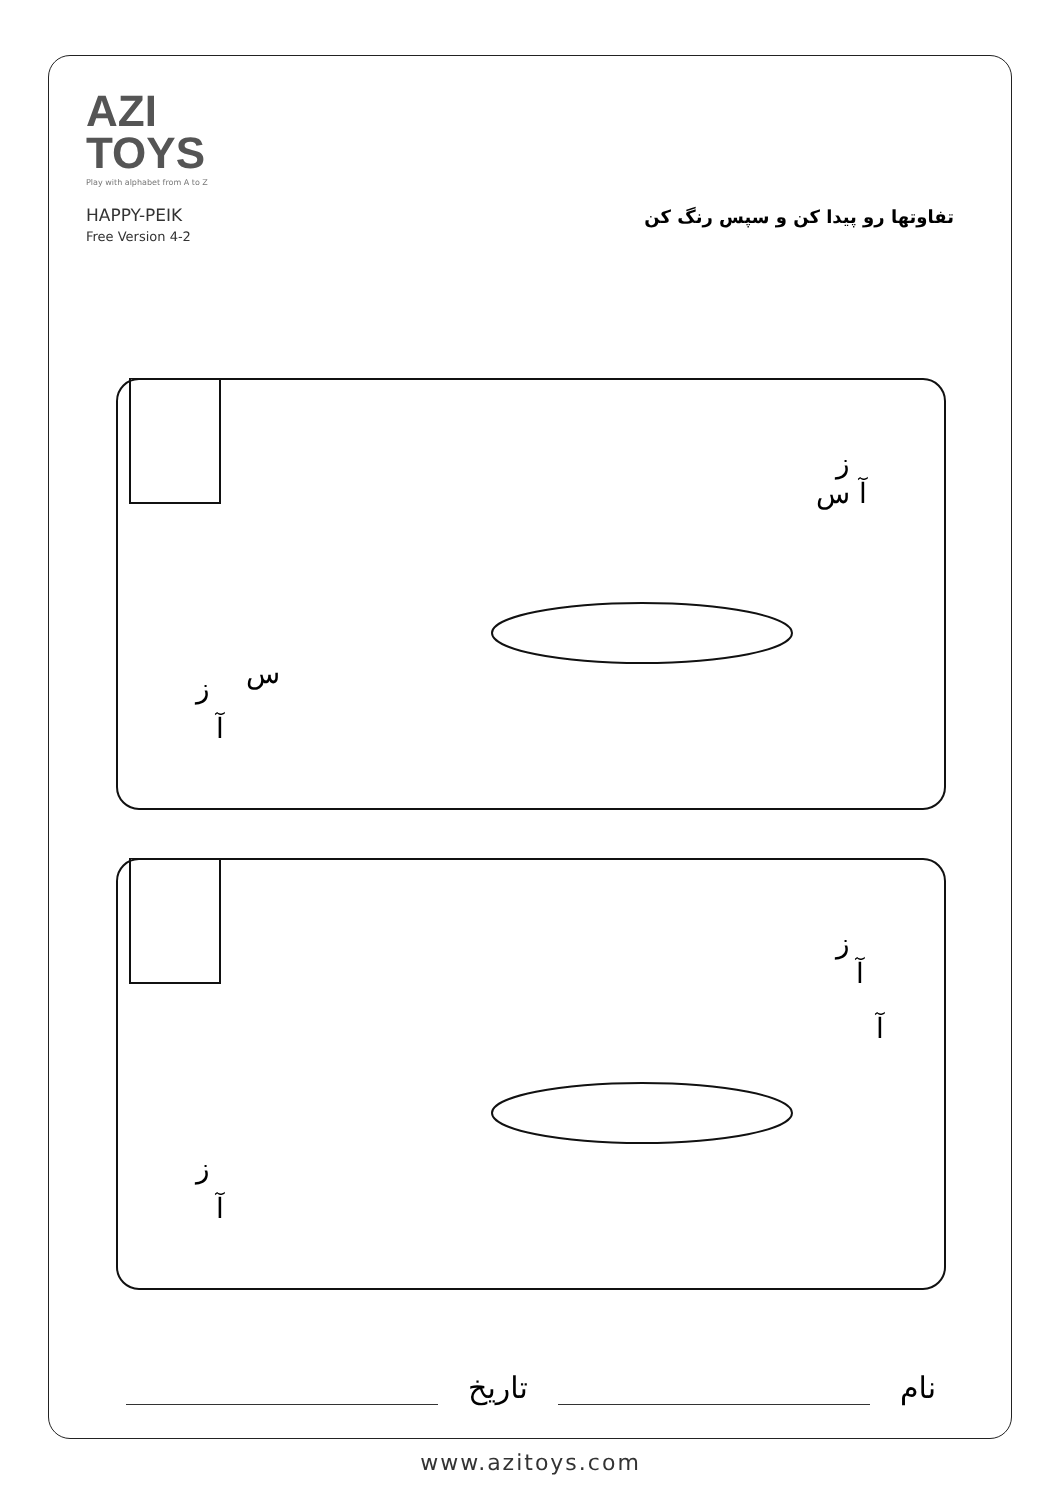AZI
TOYS
Play with alphabet from A to Z
HAPPY-PEIK
Free Version 4-2
تفاوتها رو پیدا کن و سپس رنگ کن
ز
س
آ
ز
آ س
ز
آ
ز
آ
آ
نام
تاریخ
www.azitoys.com